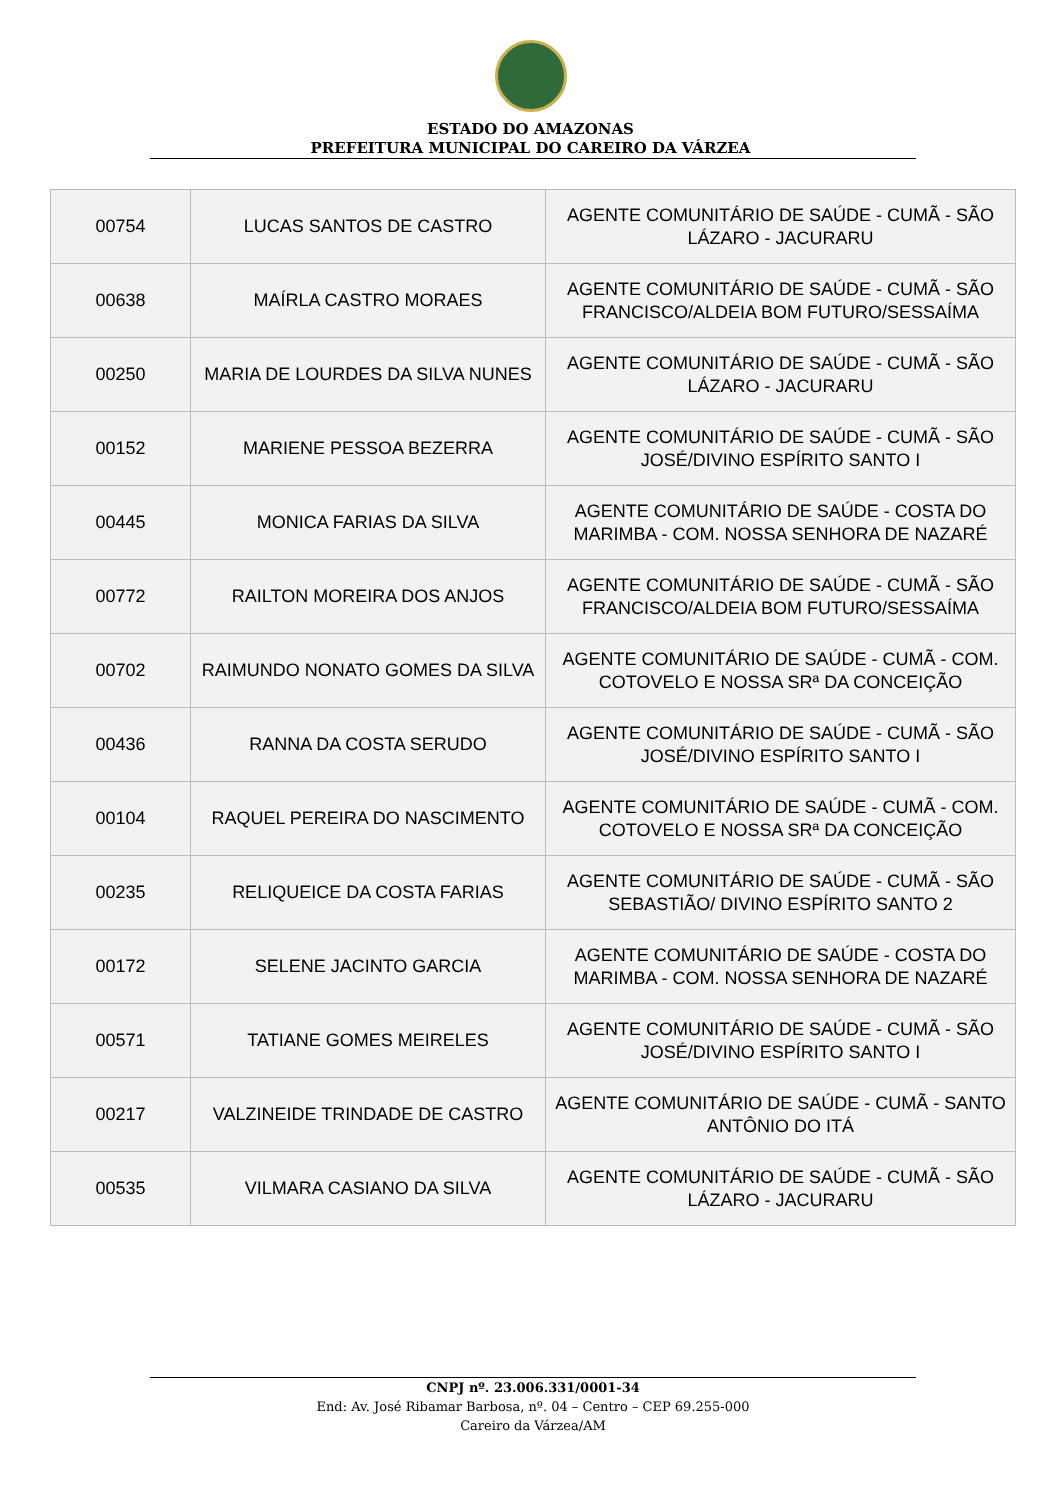ESTADO DO AMAZONAS
PREFEITURA MUNICIPAL DO CAREIRO DA VÁRZEA
| 00754 | LUCAS SANTOS DE CASTRO | AGENTE COMUNITÁRIO DE SAÚDE - CUMÃ - SÃO LÁZARO - JACURARU |
| 00638 | MAÍRLA CASTRO MORAES | AGENTE COMUNITÁRIO DE SAÚDE - CUMÃ - SÃO FRANCISCO/ALDEIA BOM FUTURO/SESSAÍMA |
| 00250 | MARIA DE LOURDES DA SILVA NUNES | AGENTE COMUNITÁRIO DE SAÚDE - CUMÃ - SÃO LÁZARO - JACURARU |
| 00152 | MARIENE PESSOA BEZERRA | AGENTE COMUNITÁRIO DE SAÚDE - CUMÃ - SÃO JOSÉ/DIVINO ESPÍRITO SANTO I |
| 00445 | MONICA FARIAS DA SILVA | AGENTE COMUNITÁRIO DE SAÚDE - COSTA DO MARIMBA - COM. NOSSA SENHORA DE NAZARÉ |
| 00772 | RAILTON MOREIRA DOS ANJOS | AGENTE COMUNITÁRIO DE SAÚDE - CUMÃ - SÃO FRANCISCO/ALDEIA BOM FUTURO/SESSAÍMA |
| 00702 | RAIMUNDO NONATO GOMES DA SILVA | AGENTE COMUNITÁRIO DE SAÚDE - CUMÃ - COM. COTOVELO E NOSSA SRª DA CONCEIÇÃO |
| 00436 | RANNA DA COSTA SERUDO | AGENTE COMUNITÁRIO DE SAÚDE - CUMÃ - SÃO JOSÉ/DIVINO ESPÍRITO SANTO I |
| 00104 | RAQUEL PEREIRA DO NASCIMENTO | AGENTE COMUNITÁRIO DE SAÚDE - CUMÃ - COM. COTOVELO E NOSSA SRª DA CONCEIÇÃO |
| 00235 | RELIQUEICE DA COSTA FARIAS | AGENTE COMUNITÁRIO DE SAÚDE - CUMÃ - SÃO SEBASTIÃO/ DIVINO ESPÍRITO SANTO 2 |
| 00172 | SELENE JACINTO GARCIA | AGENTE COMUNITÁRIO DE SAÚDE - COSTA DO MARIMBA - COM. NOSSA SENHORA DE NAZARÉ |
| 00571 | TATIANE GOMES MEIRELES | AGENTE COMUNITÁRIO DE SAÚDE - CUMÃ - SÃO JOSÉ/DIVINO ESPÍRITO SANTO I |
| 00217 | VALZINEIDE TRINDADE DE CASTRO | AGENTE COMUNITÁRIO DE SAÚDE - CUMÃ - SANTO ANTÔNIO DO ITÁ |
| 00535 | VILMARA CASIANO DA SILVA | AGENTE COMUNITÁRIO DE SAÚDE - CUMÃ - SÃO LÁZARO - JACURARU |
CNPJ nº. 23.006.331/0001-34
End: Av. José Ribamar Barbosa, nº. 04 – Centro – CEP 69.255-000
Careiro da Várzea/AM